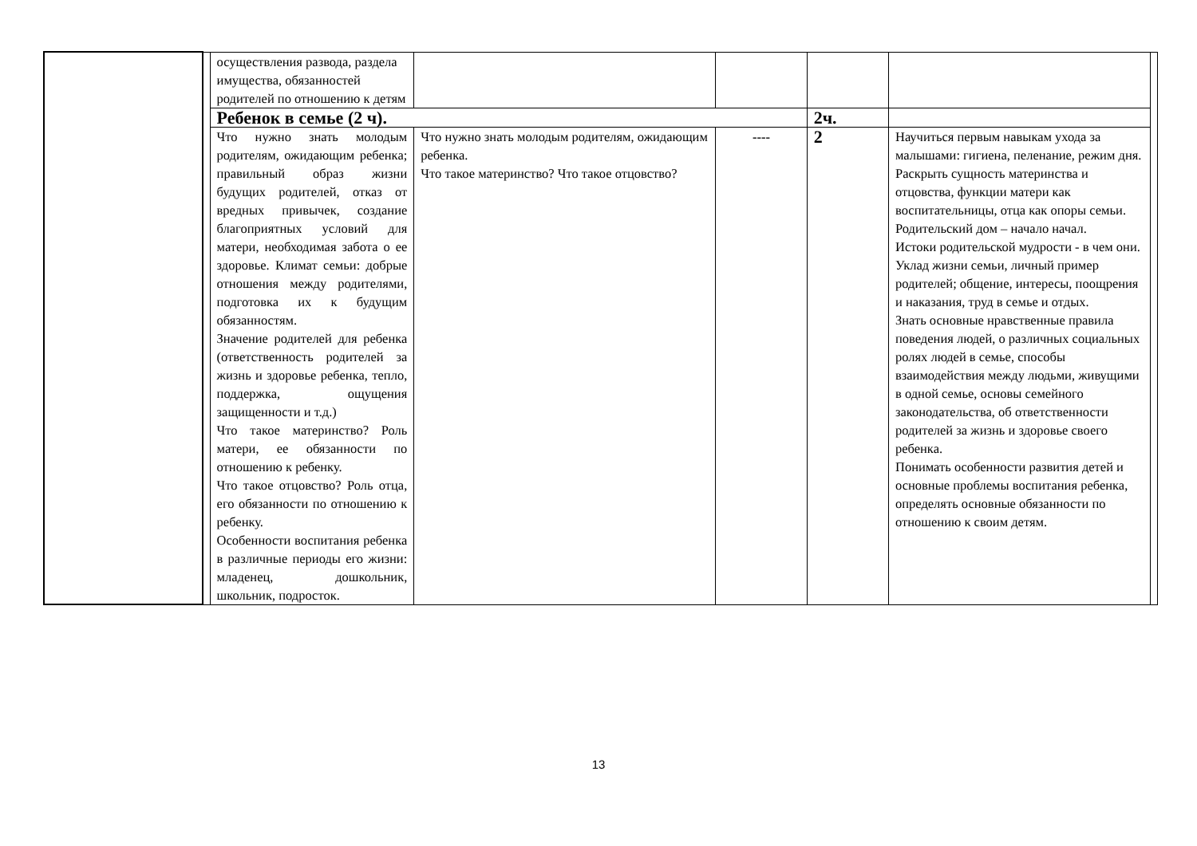| | | осуществления развода, раздела имущества, обязанностей родителей по отношению к детям | | | | | |
| | | Ребенок в семье (2 ч). | | | 2ч. | | |
| | | Что нужно знать молодым родителям, ожидающим ребенка; правильный образ жизни будущих родителей, отказ от вредных привычек, создание благоприятных условий для матери, необходимая забота о ее здоровье. Климат семьи: добрые отношения между родителями, подготовка их к будущим обязанностям. Значение родителей для ребенка (ответственность родителей за жизнь и здоровье ребенка, тепло, поддержка, ощущения защищенности и т.д.) Что такое материнство? Роль матери, ее обязанности по отношению к ребенку. Что такое отцовство? Роль отца, его обязанности по отношению к ребенку. Особенности воспитания ребенка в различные периоды его жизни: младенец, дошкольник, школьник, подросток. | Что нужно знать молодым родителям, ожидающим ребенка. Что такое материнство? Что такое отцовство? | ---- | 2 | Научиться первым навыкам ухода за малышами: гигиена, пеленание, режим дня. Раскрыть сущность материнства и отцовства, функции матери как воспитательницы, отца как опоры семьи. Родительский дом – начало начал. Истоки родительской мудрости - в чем они. Уклад жизни семьи, личный пример родителей; общение, интересы, поощрения и наказания, труд в семье и отдых. Знать основные нравственные правила поведения людей, о различных социальных ролях людей в семье, способы взаимодействия между людьми, живущими в одной семье, основы семейного законодательства, об ответственности родителей за жизнь и здоровье своего ребенка. Понимать особенности развития детей и основные проблемы воспитания ребенка, определять основные обязанности по отношению к своим детям. | |
13